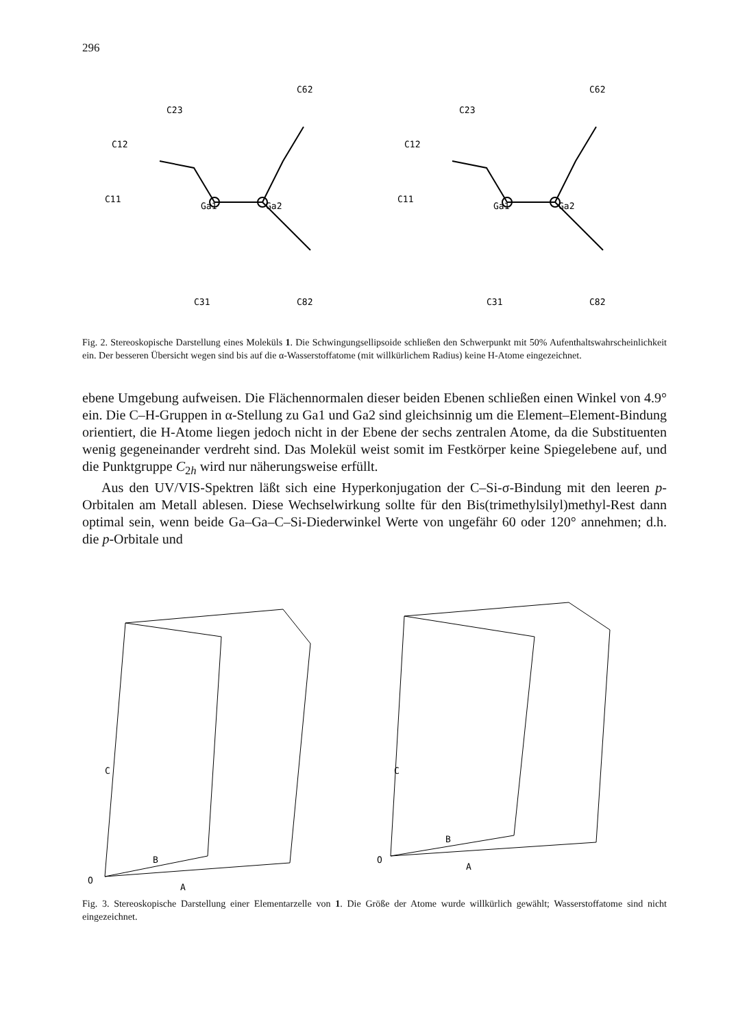296
Ga1
Ga2
C62
C23
C12
C11
C31
C82
Ga1
Ga2
C62
C23
C12
C11
C31
C82
Fig. 2. Stereoskopische Darstellung eines Moleküls 1. Die Schwingungsellipsoide schließen den Schwerpunkt mit 50% Aufenthaltswahrscheinlichkeit ein. Der besseren Übersicht wegen sind bis auf die α-Wasserstoffatome (mit willkürlichem Radius) keine H-Atome eingezeichnet.
ebene Umgebung aufweisen. Die Flächennormalen dieser beiden Ebenen schließen einen Winkel von 4.9° ein. Die C–H-Gruppen in α-Stellung zu Ga1 und Ga2 sind gleichsinnig um die Element–Element-Bindung orientiert, die H-Atome liegen jedoch nicht in der Ebene der sechs zentralen Atome, da die Substituenten wenig gegeneinander verdreht sind. Das Molekül weist somit im Festkörper keine Spiegelebene auf, und die Punktgruppe C<sub>2h</sub> wird nur näherungsweise erfüllt.
Aus den UV/VIS-Spektren läßt sich eine Hyperkonjugation der C–Si-σ-Bindung mit den leeren p-Orbitalen am Metall ablesen. Diese Wechselwirkung sollte für den Bis(trimethylsilyl)methyl-Rest dann optimal sein, wenn beide Ga–Ga–C–Si-Diederwinkel Werte von ungefähr 60 oder 120° annehmen; d.h. die p-Orbitale und
C
B
O
A
C
B
O
A
Fig. 3. Stereoskopische Darstellung einer Elementarzelle von 1. Die Größe der Atome wurde willkürlich gewählt; Wasserstoffatome sind nicht eingezeichnet.